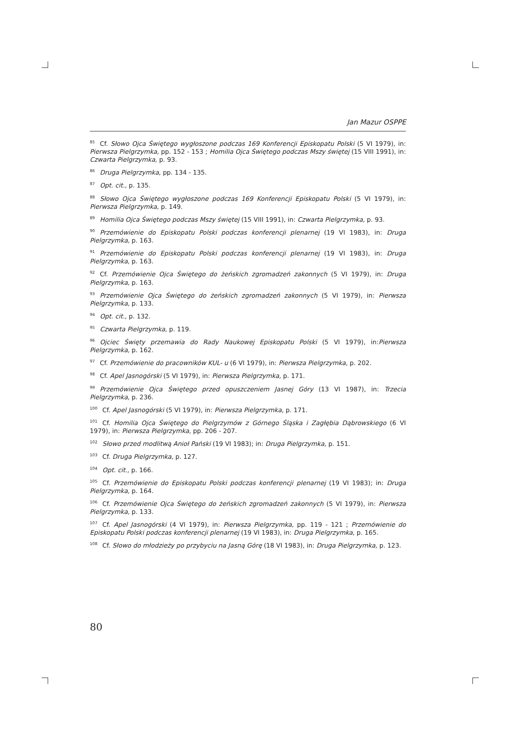Jan Mazur OSPPE
<sup>85</sup> Cf. Słowo Ojca Świętego wygłoszone podczas 169 Konferencji Episkopatu Polski (5 VI 1979), in: Pierwsza Pielgrzymka, pp. 152 - 153 ; Homilia Ojca Świętego podczas Mszy świętej (15 VIII 1991), in: Czwarta Pielgrzymka, p. 93.
<sup>86</sup> Druga Pielgrzymka, pp. 134 - 135.
<sup>87</sup> Opt. cit., p. 135.
<sup>88</sup>Słowo Ojca Świętego wygłoszone podczas 169 Konferencji Episkopatu Polski (5 VI 1979), in: Pierwsza Pielgrzymka, p. 149.
<sup>89</sup> Homilia Ojca Świętego podczas Mszy świętej (15 VIII 1991), in: Czwarta Pielgrzymka, p. 93.
<sup>90</sup> Przemówienie do Episkopatu Polski podczas konferencji plenarnej (19 VI 1983), in: Druga Pielgrzymka, p. 163.
<sup>91</sup> Przemówienie do Episkopatu Polski podczas konferencji plenarnej (19 VI 1983), in: Druga Pielgrzymka, p. 163.
<sup>92</sup> Cf. Przemówienie Ojca Świętego do żeńskich zgromadzeń zakonnych (5 VI 1979), in: Druga Pielgrzymka, p. 163.
<sup>93</sup> Przemówienie Ojca Świętego do żeńskich zgromadzeń zakonnych (5 VI 1979), in: Pierwsza Pielgrzymka, p. 133.
<sup>94</sup> Opt. cit., p. 132.
<sup>95</sup> Czwarta Pielgrzymka, p. 119.
<sup>96</sup> Ojciec Święty przemawia do Rady Naukowej Episkopatu Polski (5 VI 1979), in:Pierwsza Pielgrzymka, p. 162.
<sup>97</sup> Cf. Przemówienie do pracowników KUL- u (6 VI 1979), in: Pierwsza Pielgrzymka, p. 202.
<sup>98</sup>Cf. Apel Jasnogórski (5 VI 1979), in: Pierwsza Pielgrzymka, p. 171.
<sup>99</sup> Przemówienie Ojca Świętego przed opuszczeniem Jasnej Góry (13 VI 1987), in: Trzecia Pielgrzymka, p. 236.
<sup>100</sup>Cf. Apel Jasnogórski (5 VI 1979), in: Pierwsza Pielgrzymka, p. 171.
<sup>101</sup>Cf. Homilia Ojca Świętego do Pielgrzymów z Górnego Śląska i Zagłębia Dąbrowskiego (6 VI 1979), in: Pierwsza Pielgrzymka, pp. 206 - 207.
<sup>102</sup>Słowo przed modlitwą Anioł Pański (19 VI 1983); in: Druga Pielgrzymka, p. 151.
<sup>103</sup>Cf. Druga Pielgrzymka, p. 127.
<sup>104</sup> Opt. cit., p. 166.
<sup>105</sup>Cf. Przemówienie do Episkopatu Polski podczas konferencji plenarnej (19 VI 1983); in: Druga Pielgrzymka, p. 164.
<sup>106</sup>Cf. Przemówienie Ojca Świętego do żeńskich zgromadzeń zakonnych (5 VI 1979), in: Pierwsza Pielgrzymka, p. 133.
<sup>107</sup>Cf. Apel Jasnogórski (4 VI 1979), in: Pierwsza Pielgrzymka, pp. 119 - 121 ; Przemówienie do Episkopatu Polski podczas konferencji plenarnej (19 VI 1983), in: Druga Pielgrzymka, p. 165.
<sup>108</sup>Cf. Słowo do młodzieży po przybyciu na Jasną Górę (18 VI 1983), in: Druga Pielgrzymka, p. 123.
80